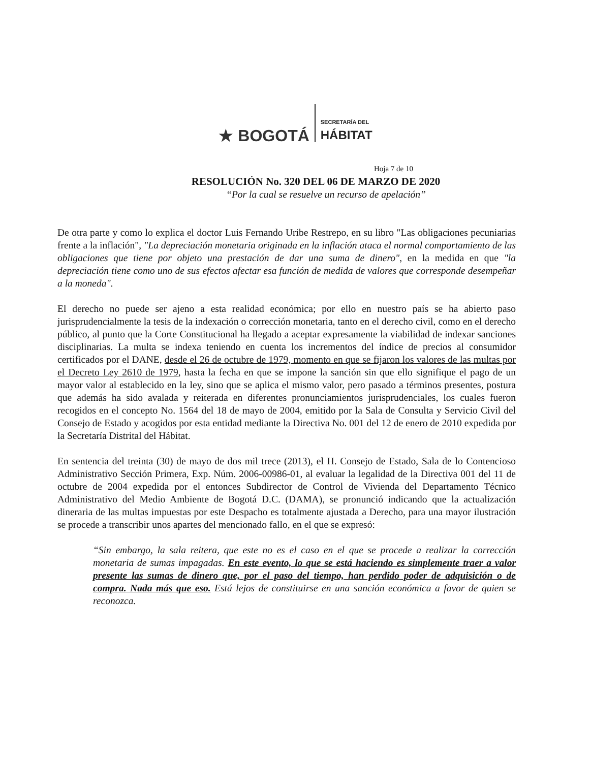★ BOGOTÁ
SECRETARÍA DEL
HÁBITAT
Hoja 7 de 10
RESOLUCIÓN No. 320 DEL 06 DE MARZO DE 2020
“Por la cual se resuelve un recurso de apelación”
De otra parte y como lo explica el doctor Luis Fernando Uribe Restrepo, en su libro "Las obligaciones pecuniarias frente a la inflación", "La depreciación monetaria originada en la inflación ataca el normal comportamiento de las obligaciones que tiene por objeto una prestación de dar una suma de dinero", en la medida en que "la depreciación tiene como uno de sus efectos afectar esa función de medida de valores que corresponde desempeñar a la moneda".
El derecho no puede ser ajeno a esta realidad económica; por ello en nuestro país se ha abierto paso jurisprudencialmente la tesis de la indexación o corrección monetaria, tanto en el derecho civil, como en el derecho público, al punto que la Corte Constitucional ha llegado a aceptar expresamente la viabilidad de indexar sanciones disciplinarias. La multa se indexa teniendo en cuenta los incrementos del índice de precios al consumidor certificados por el DANE, desde el 26 de octubre de 1979, momento en que se fijaron los valores de las multas por el Decreto Ley 2610 de 1979, hasta la fecha en que se impone la sanción sin que ello signifique el pago de un mayor valor al establecido en la ley, sino que se aplica el mismo valor, pero pasado a términos presentes, postura que además ha sido avalada y reiterada en diferentes pronunciamientos jurisprudenciales, los cuales fueron recogidos en el concepto No. 1564 del 18 de mayo de 2004, emitido por la Sala de Consulta y Servicio Civil del Consejo de Estado y acogidos por esta entidad mediante la Directiva No. 001 del 12 de enero de 2010 expedida por la Secretaría Distrital del Hábitat.
En sentencia del treinta (30) de mayo de dos mil trece (2013), el H. Consejo de Estado, Sala de lo Contencioso Administrativo Sección Primera, Exp. Núm. 2006-00986-01, al evaluar la legalidad de la Directiva 001 del 11 de octubre de 2004 expedida por el entonces Subdirector de Control de Vivienda del Departamento Técnico Administrativo del Medio Ambiente de Bogotá D.C. (DAMA), se pronunció indicando que la actualización dineraria de las multas impuestas por este Despacho es totalmente ajustada a Derecho, para una mayor ilustración se procede a transcribir unos apartes del mencionado fallo, en el que se expresó:
“Sin embargo, la sala reitera, que este no es el caso en el que se procede a realizar la corrección monetaria de sumas impagadas. En este evento, lo que se está haciendo es simplemente traer a valor presente las sumas de dinero que, por el paso del tiempo, han perdido poder de adquisición o de compra. Nada más que eso. Está lejos de constituirse en una sanción económica a favor de quien se reconozca.